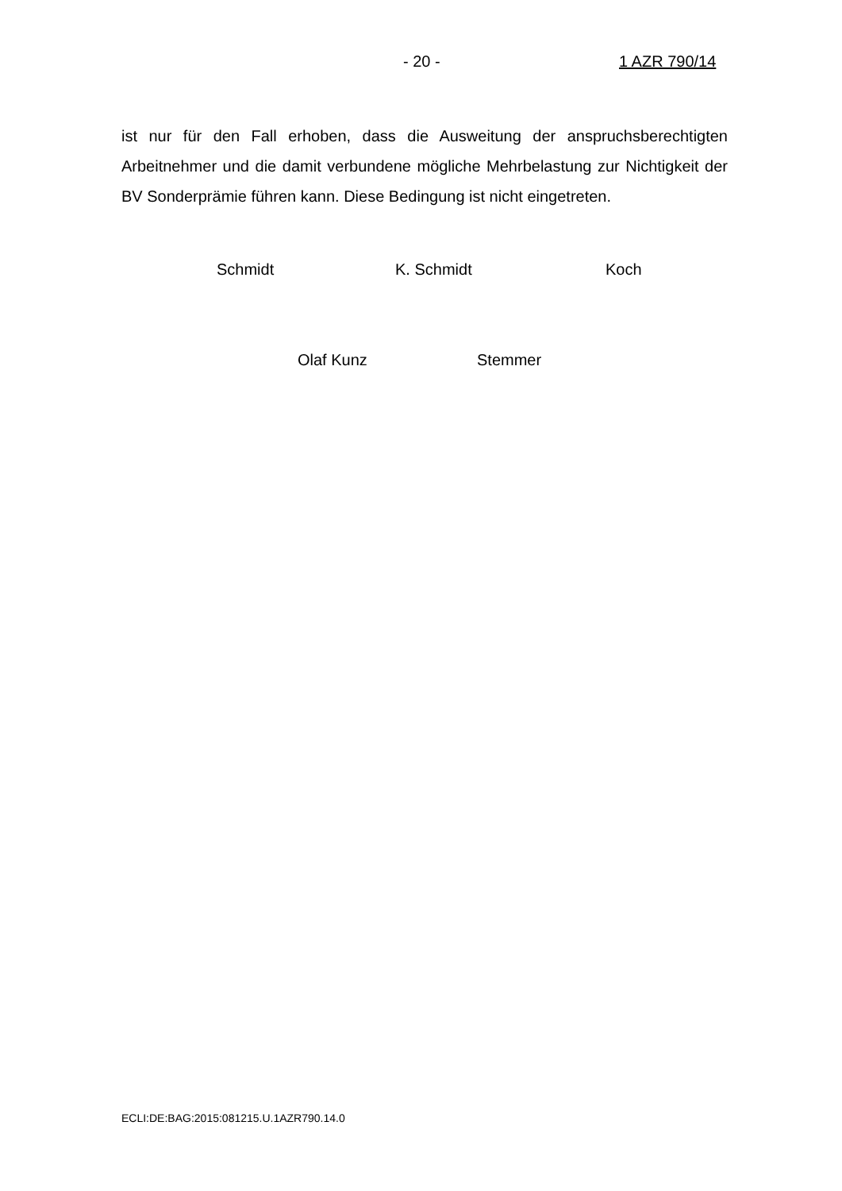- 20 - 1 AZR 790/14
ist nur für den Fall erhoben, dass die Ausweitung der anspruchsberechtigten Arbeitnehmer und die damit verbundene mögliche Mehrbelastung zur Nichtig­keit der BV Sonderprämie führen kann. Diese Bedingung ist nicht eingetreten.
Schmidt K. Schmidt Koch
Olaf Kunz Stemmer
ECLI:DE:BAG:2015:081215.U.1AZR790.14.0